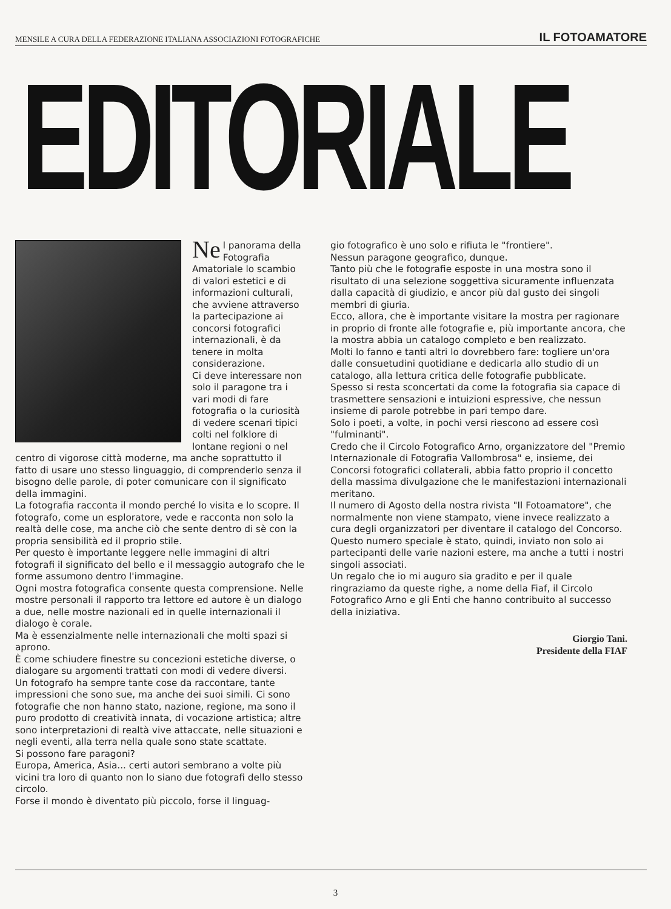MENSILE A CURA DELLA FEDERAZIONE ITALIANA ASSOCIAZIONI FOTOGRAFICHE IL FOTOAMATORE
EDITORIALE
Ne l panorama della Fotografia Amatoriale lo scambio di valori estetici e di informazioni culturali, che avviene attraverso la partecipazione ai concorsi fotografici internazionali, è da tenere in molta considerazione.
Ci deve interessare non solo il paragone tra i vari modi di fare fotografia o la curiosità di vedere scenari tipici colti nel folklore di lontane regioni o nel centro di vigorose città moderne, ma anche soprattutto il fatto di usare uno stesso linguaggio, di comprenderlo senza il bisogno delle parole, di poter comunicare con il significato della immagini.
La fotografia racconta il mondo perché lo visita e lo scopre. Il fotografo, come un esploratore, vede e racconta non solo la realtà delle cose, ma anche ciò che sente dentro di sè con la propria sensibilità ed il proprio stile.
Per questo è importante leggere nelle immagini di altri fotografi il significato del bello e il messaggio autografo che le forme assumono dentro l'immagine.
Ogni mostra fotografica consente questa comprensione. Nelle mostre personali il rapporto tra lettore ed autore è un dialogo a due, nelle mostre nazionali ed in quelle internazionali il dialogo è corale.
Ma è essenzialmente nelle internazionali che molti spazi si aprono.
È come schiudere finestre su concezioni estetiche diverse, o dialogare su argomenti trattati con modi di vedere diversi.
Un fotografo ha sempre tante cose da raccontare, tante impressioni che sono sue, ma anche dei suoi simili. Ci sono fotografie che non hanno stato, nazione, regione, ma sono il puro prodotto di creatività innata, di vocazione artistica; altre sono interpretazioni di realtà vive attaccate, nelle situazioni e negli eventi, alla terra nella quale sono state scattate.
Si possono fare paragoni?
Europa, America, Asia... certi autori sembrano a volte più vicini tra loro di quanto non lo siano due fotografi dello stesso circolo.
Forse il mondo è diventato più piccolo, forse il linguag-
gio fotografico è uno solo e rifiuta le "frontiere".
Nessun paragone geografico, dunque.
Tanto più che le fotografie esposte in una mostra sono il risultato di una selezione soggettiva sicuramente influenzata dalla capacità di giudizio, e ancor più dal gusto dei singoli membri di giuria.
Ecco, allora, che è importante visitare la mostra per ragionare in proprio di fronte alle fotografie e, più importante ancora, che la mostra abbia un catalogo completo e ben realizzato.
Molti lo fanno e tanti altri lo dovrebbero fare: togliere un'ora dalle consuetudini quotidiane e dedicarla allo studio di un catalogo, alla lettura critica delle fotografie pubblicate.
Spesso si resta sconcertati da come la fotografia sia capace di trasmettere sensazioni e intuizioni espressive, che nessun insieme di parole potrebbe in pari tempo dare.
Solo i poeti, a volte, in pochi versi riescono ad essere così "fulminanti".
Credo che il Circolo Fotografico Arno, organizzatore del "Premio Internazionale di Fotografia Vallombrosa" e, insieme, dei Concorsi fotografici collaterali, abbia fatto proprio il concetto della massima divulgazione che le manifestazioni internazionali meritano.
Il numero di Agosto della nostra rivista "Il Fotoamatore", che normalmente non viene stampato, viene invece realizzato a cura degli organizzatori per diventare il catalogo del Concorso.
Questo numero speciale è stato, quindi, inviato non solo ai partecipanti delle varie nazioni estere, ma anche a tutti i nostri singoli associati.
Un regalo che io mi auguro sia gradito e per il quale ringraziamo da queste righe, a nome della Fiaf, il Circolo Fotografico Arno e gli Enti che hanno contribuito al successo della iniziativa.
Giorgio Tani.
Presidente della FIAF
3